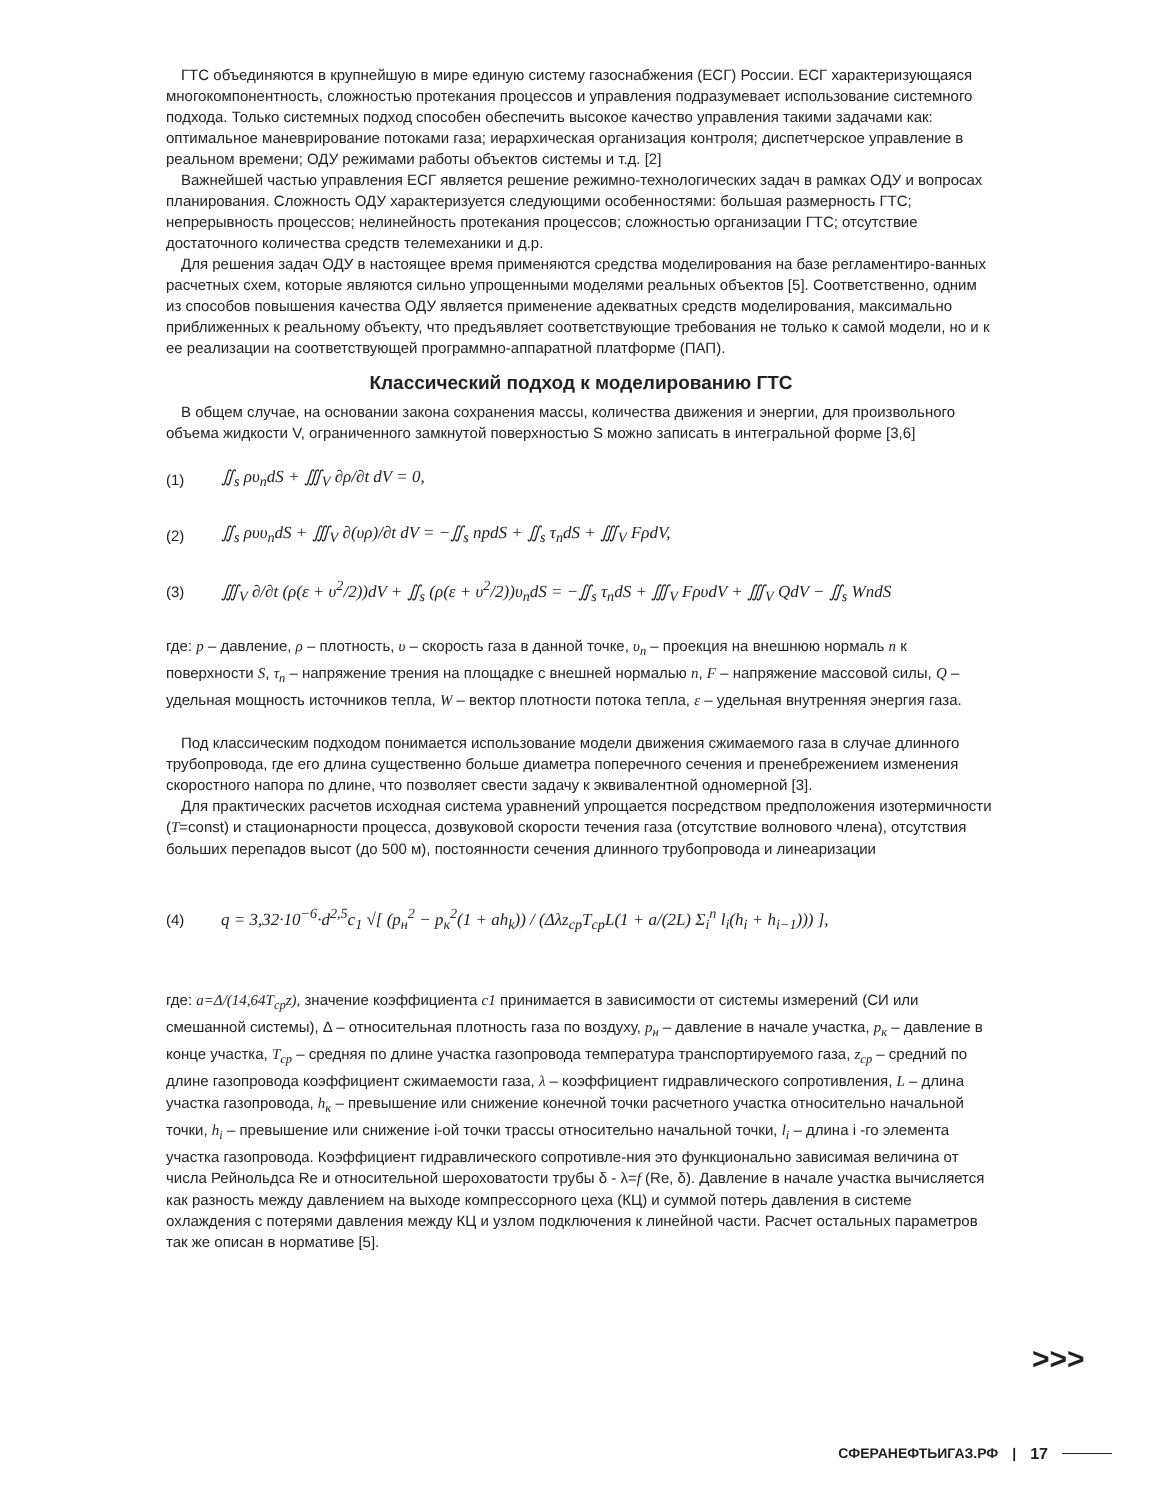ГТС объединяются в крупнейшую в мире единую систему газоснабжения (ЕСГ) России. ЕСГ характеризующаяся многокомпонентность, сложностью протекания процессов и управления подразумевает использование системного подхода. Только системных подход способен обеспечить высокое качество управления такими задачами как: оптимальное маневрирование потоками газа; иерархическая организация контроля; диспетчерское управление в реальном времени; ОДУ режимами работы объектов системы и т.д. [2]
Важнейшей частью управления ЕСГ является решение режимно-технологических задач в рамках ОДУ и вопросах планирования. Сложность ОДУ характеризуется следующими особенностями: большая размерность ГТС; непрерывность процессов; нелинейность протекания процессов; сложностью организации ГТС; отсутствие достаточного количества средств телемеханики и д.р.
Для решения задач ОДУ в настоящее время применяются средства моделирования на базе регламентиро-ванных расчетных схем, которые являются сильно упрощенными моделями реальных объектов [5]. Соответственно, одним из способов повышения качества ОДУ является применение адекватных средств моделирования, максимально приближенных к реальному объекту, что предъявляет соответствующие требования не только к самой модели, но и к ее реализации на соответствующей программно-аппаратной платформе (ПАП).
Классический подход к моделированию ГТС
В общем случае, на основании закона сохранения массы, количества движения и энергии, для произвольного объема жидкости V, ограниченного замкнутой поверхностью S можно записать в интегральной форме [3,6]
(1) ∬<sub>s</sub> ρυ<sub>n</sub>dS + ∭<sub>V</sub> ∂ρ/∂t dV = 0,
(2) ∬<sub>s</sub> ρυυ<sub>n</sub>dS + ∭<sub>V</sub> ∂(υρ)/∂t dV = −∬<sub>s</sub> npdS + ∬<sub>s</sub> τ<sub>n</sub>dS + ∭<sub>V</sub> FρdV,
(3) ∭<sub>V</sub> ∂/∂t (ρ(ε + υ<sup>2</sup>/2))dV + ∬<sub>s</sub> (ρ(ε + υ<sup>2</sup>/2))υ<sub>n</sub>dS = −∬<sub>s</sub> τ<sub>n</sub>dS + ∭<sub>V</sub> FρυdV + ∭<sub>V</sub> QdV − ∬<sub>s</sub> WndS
где: p – давление, ρ – плотность, υ – скорость газа в данной точке, υ<sub>n</sub> – проекция на внешнюю нормаль n к поверхности S, τ<sub>n</sub> – напряжение трения на площадке с внешней нормалью n, F – напряжение массовой силы, Q – удельная мощность источников тепла, W – вектор плотности потока тепла, ε – удельная внутренняя энергия газа.
Под классическим подходом понимается использование модели движения сжимаемого газа в случае длинного трубопровода, где его длина существенно больше диаметра поперечного сечения и пренебрежением изменения скоростного напора по длине, что позволяет свести задачу к эквивалентной одномерной [3].
Для практических расчетов исходная система уравнений упрощается посредством предположения изотермичности (T=const) и стационарности процесса, дозвуковой скорости течения газа (отсутствие волнового члена), отсутствия больших перепадов высот (до 500 м), постоянности сечения длинного трубопровода и линеаризации
(4) q = 3,32·10<sup>−6</sup>·d<sup>2,5</sup>c<sub>1</sub> √[ (p<sub>н</sub><sup>2</sup> − p<sub>к</sub><sup>2</sup>(1 + ah<sub>k</sub>)) / (Δλz<sub>ср</sub>T<sub>ср</sub>L(1 + a/(2L) Σ<sub>i</sub><sup>n</sup> l<sub>i</sub>(h<sub>i</sub> + h<sub>i−1</sub>))) ],
где: a=Δ/(14,64T<sub>cp</sub>z), значение коэффициента c1 принимается в зависимости от системы измерений (СИ или смешанной системы), Δ – относительная плотность газа по воздуху, p<sub>н</sub> – давление в начале участка, p<sub>к</sub> – давление в конце участка, T<sub>ср</sub> – средняя по длине участка газопровода температура транспортируемого газа, z<sub>ср</sub> – средний по длине газопровода коэффициент сжимаемости газа, λ – коэффициент гидравлического сопротивления, L – длина участка газопровода, h<sub>к</sub> – превышение или снижение конечной точки расчетного участка относительно начальной точки, h<sub>i</sub> – превышение или снижение i-ой точки трассы относительно начальной точки, l<sub>i</sub> – длина i -го элемента участка газопровода. Коэффициент гидравлического сопротивле-ния это функционально зависимая величина от числа Рейнольдса Re и относительной шероховатости трубы δ - λ=f (Re, δ). Давление в начале участка вычисляется как разность между давлением на выходе компрессорного цеха (КЦ) и суммой потерь давления в системе охлаждения с потерями давления между КЦ и узлом подключения к линейной части. Расчет остальных параметров так же описан в нормативе [5].
>>>
СФЕРАНЕФТЬИГАЗ.РФ | 17